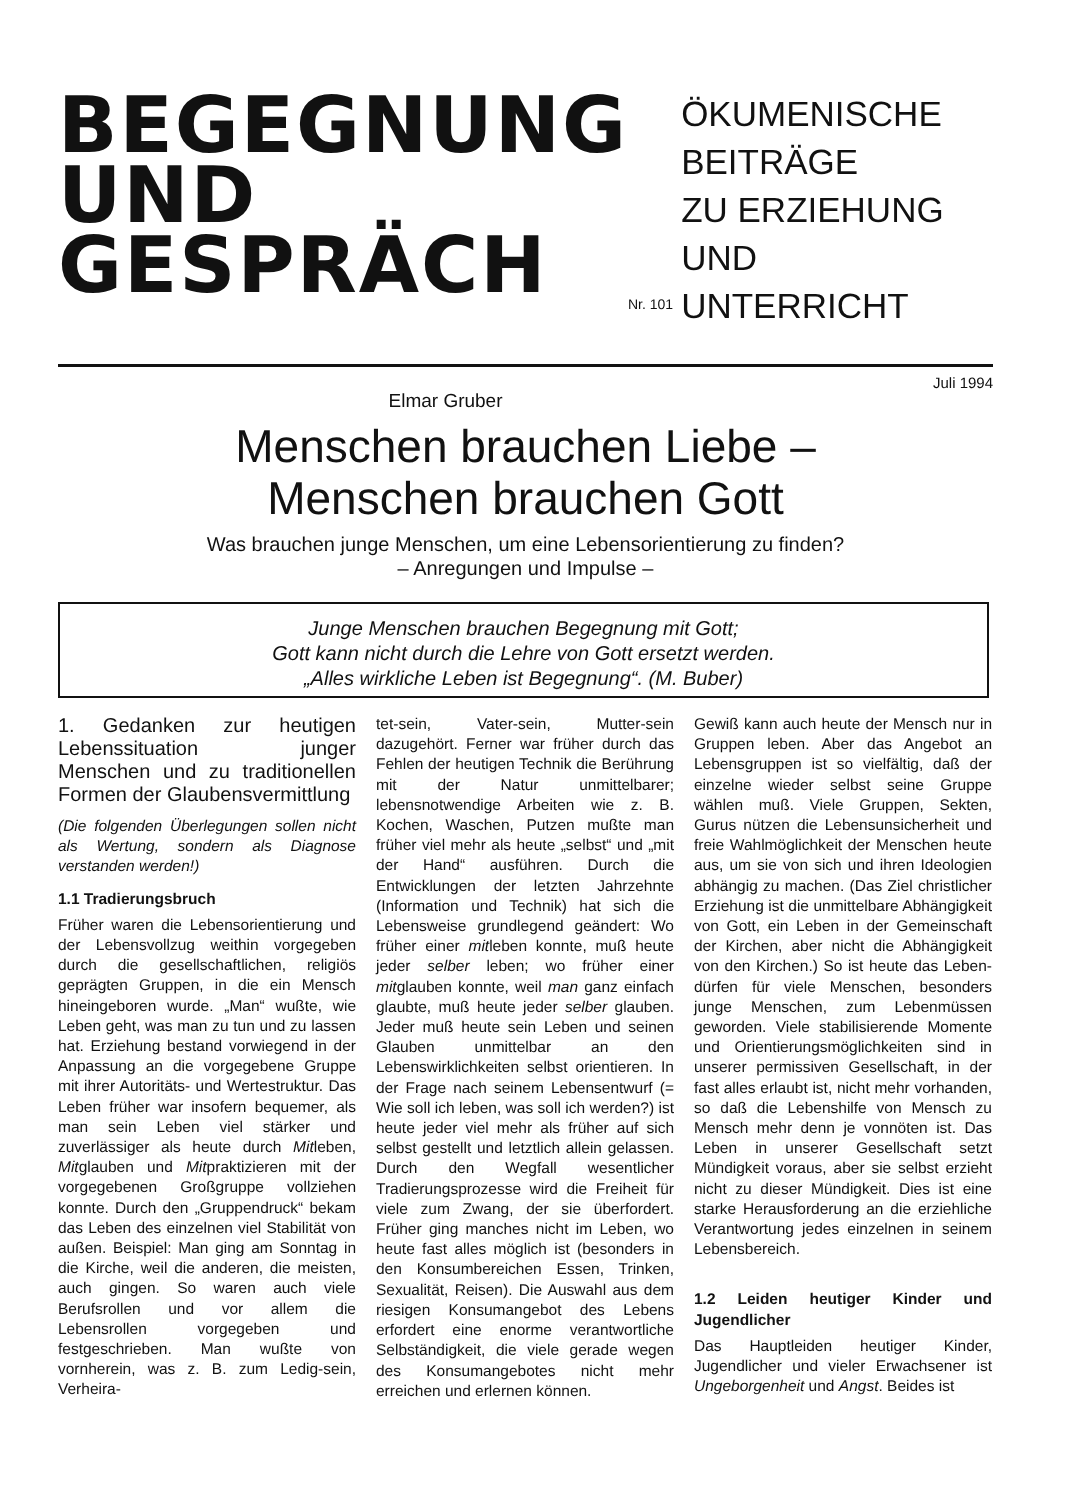BEGEGNUNG
UND
GESPRÄCH
Nr. 101
ÖKUMENISCHE
BEITRÄGE
ZU ERZIEHUNG
UND
UNTERRICHT
Juli 1994
Elmar Gruber
Menschen brauchen Liebe –
Menschen brauchen Gott
Was brauchen junge Menschen, um eine Lebensorientierung zu finden?
– Anregungen und Impulse –
Junge Menschen brauchen Begegnung mit Gott;
Gott kann nicht durch die Lehre von Gott ersetzt werden.
„Alles wirkliche Leben ist Begegnung“. (M. Buber)
1. Gedanken zur heutigen Lebenssituation junger Menschen und zu traditionellen Formen der Glaubensvermittlung
(Die folgenden Überlegungen sollen nicht als Wertung, sondern als Diagnose verstanden werden!)
1.1 Tradierungsbruch
Früher waren die Lebensorientierung und der Lebensvollzug weithin vorgegeben durch die gesellschaftlichen, religiös geprägten Gruppen, in die ein Mensch hineingeboren wurde. „Man“ wußte, wie Leben geht, was man zu tun und zu lassen hat. Erziehung bestand vorwiegend in der Anpassung an die vorgegebene Gruppe mit ihrer Autoritäts- und Wertestruktur. Das Leben früher war insofern bequemer, als man sein Leben viel stärker und zuverlässiger als heute durch Mitleben, Mitglauben und Mitpraktizieren mit der vorgegebenen Großgruppe vollziehen konnte. Durch den „Gruppendruck“ bekam das Leben des einzelnen viel Stabilität von außen. Beispiel: Man ging am Sonntag in die Kirche, weil die anderen, die meisten, auch gingen. So waren auch viele Berufsrollen und vor allem die Lebensrollen vorgegeben und festgeschrieben. Man wußte von vornherein, was z. B. zum Ledig-sein, Verheira-
tet-sein, Vater-sein, Mutter-sein dazugehört. Ferner war früher durch das Fehlen der heutigen Technik die Berührung mit der Natur unmittelbarer; lebensnotwendige Arbeiten wie z. B. Kochen, Waschen, Putzen mußte man früher viel mehr als heute „selbst“ und „mit der Hand“ ausführen. Durch die Entwicklungen der letzten Jahrzehnte (Information und Technik) hat sich die Lebensweise grundlegend geändert: Wo früher einer mitleben konnte, muß heute jeder selber leben; wo früher einer mitglauben konnte, weil man ganz einfach glaubte, muß heute jeder selber glauben. Jeder muß heute sein Leben und seinen Glauben unmittelbar an den Lebenswirklichkeiten selbst orientieren. In der Frage nach seinem Lebensentwurf (= Wie soll ich leben, was soll ich werden?) ist heute jeder viel mehr als früher auf sich selbst gestellt und letztlich allein gelassen. Durch den Wegfall wesentlicher Tradierungsprozesse wird die Freiheit für viele zum Zwang, der sie überfordert. Früher ging manches nicht im Leben, wo heute fast alles möglich ist (besonders in den Konsumbereichen Essen, Trinken, Sexualität, Reisen). Die Auswahl aus dem riesigen Konsumangebot des Lebens erfordert eine enorme verantwortliche Selbständigkeit, die viele gerade wegen des Konsumangebotes nicht mehr erreichen und erlernen können.
Gewiß kann auch heute der Mensch nur in Gruppen leben. Aber das Angebot an Lebensgruppen ist so vielfältig, daß der einzelne wieder selbst seine Gruppe wählen muß. Viele Gruppen, Sekten, Gurus nützen die Lebensunsicherheit und freie Wahlmöglichkeit der Menschen heute aus, um sie von sich und ihren Ideologien abhängig zu machen. (Das Ziel christlicher Erziehung ist die unmittelbare Abhängigkeit von Gott, ein Leben in der Gemeinschaft der Kirchen, aber nicht die Abhängigkeit von den Kirchen.) So ist heute das Leben-dürfen für viele Menschen, besonders junge Menschen, zum Lebenmüssen geworden. Viele stabilisierende Momente und Orientierungsmöglichkeiten sind in unserer permissiven Gesellschaft, in der fast alles erlaubt ist, nicht mehr vorhanden, so daß die Lebenshilfe von Mensch zu Mensch mehr denn je vonnöten ist. Das Leben in unserer Gesellschaft setzt Mündigkeit voraus, aber sie selbst erzieht nicht zu dieser Mündigkeit. Dies ist eine starke Herausforderung an die erziehliche Verantwortung jedes einzelnen in seinem Lebensbereich.
1.2 Leiden heutiger Kinder und Jugendlicher
Das Hauptleiden heutiger Kinder, Jugendlicher und vieler Erwachsener ist Ungeborgenheit und Angst. Beides ist